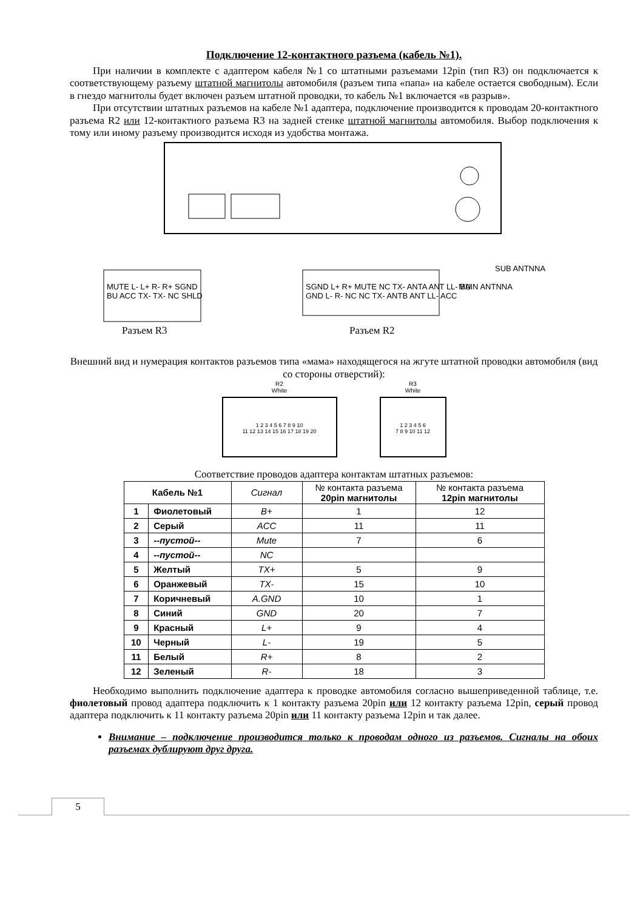Подключение 12-контактного разъема (кабель №1).
При наличии в комплекте с адаптером кабеля №1 со штатными разъемами 12pin (тип R3) он подключается к соответствующему разъему штатной магнитолы автомобиля (разъем типа «папа» на кабеле остается свободным). Если в гнездо магнитолы будет включен разъем штатной проводки, то кабель №1 включается «в разрыв».
При отсутствии штатных разъемов на кабеле №1 адаптера, подключение производится к проводам 20-контактного разъема R2 или 12-контактного разъема R3 на задней стенке штатной магнитолы автомобиля. Выбор подключения к тому или иному разъему производится исходя из удобства монтажа.
SUB ANTNNA
MAIN ANTNNA
MUTE L- L+ R- R+ SGND
BU ACC TX- TX- NC SHLD
SGND L+ R+ MUTE NC TX- ANTA ANT LL- BU
GND L- R- NC NC TX- ANTB ANT LL- ACC
Разъем R3 Разъем R2
Внешний вид и нумерация контактов разъемов типа «мама» находящегося на жгуте штатной проводки автомобиля (вид со стороны отверстий):
R2
White
1 2 3 4 5 6 7 8 9 10
11 12 13 14 15 16 17 18 19 20
R3
White
1 2 3 4 5 6
7 8 9 10 11 12
Соответствие проводов адаптера контактам штатных разъемов:
| Кабель №1 | | Сигнал | № контакта разъема 20pin магнитолы | № контакта разъема 12pin магнитолы |
| --- | --- | --- | --- | --- |
| 1 | Фиолетовый | B+ | 1 | 12 |
| 2 | Серый | ACC | 11 | 11 |
| 3 | --пустой-- | Mute | 7 | 6 |
| 4 | --пустой-- | NC | | |
| 5 | Желтый | TX+ | 5 | 9 |
| 6 | Оранжевый | TX- | 15 | 10 |
| 7 | Коричневый | A.GND | 10 | 1 |
| 8 | Синий | GND | 20 | 7 |
| 9 | Красный | L+ | 9 | 4 |
| 10 | Черный | L- | 19 | 5 |
| 11 | Белый | R+ | 8 | 2 |
| 12 | Зеленый | R- | 18 | 3 |
Необходимо выполнить подключение адаптера к проводке автомобиля согласно вышеприведенной таблице, т.е. фиолетовый провод адаптера подключить к 1 контакту разъема 20pin или 12 контакту разъема 12pin, серый провод адаптера подключить к 11 контакту разъема 20pin или 11 контакту разъема 12pin и так далее.
Внимание – подключение производится только к проводам одного из разъемов. Сигналы на обоих разъемах дублируют друг друга.
5